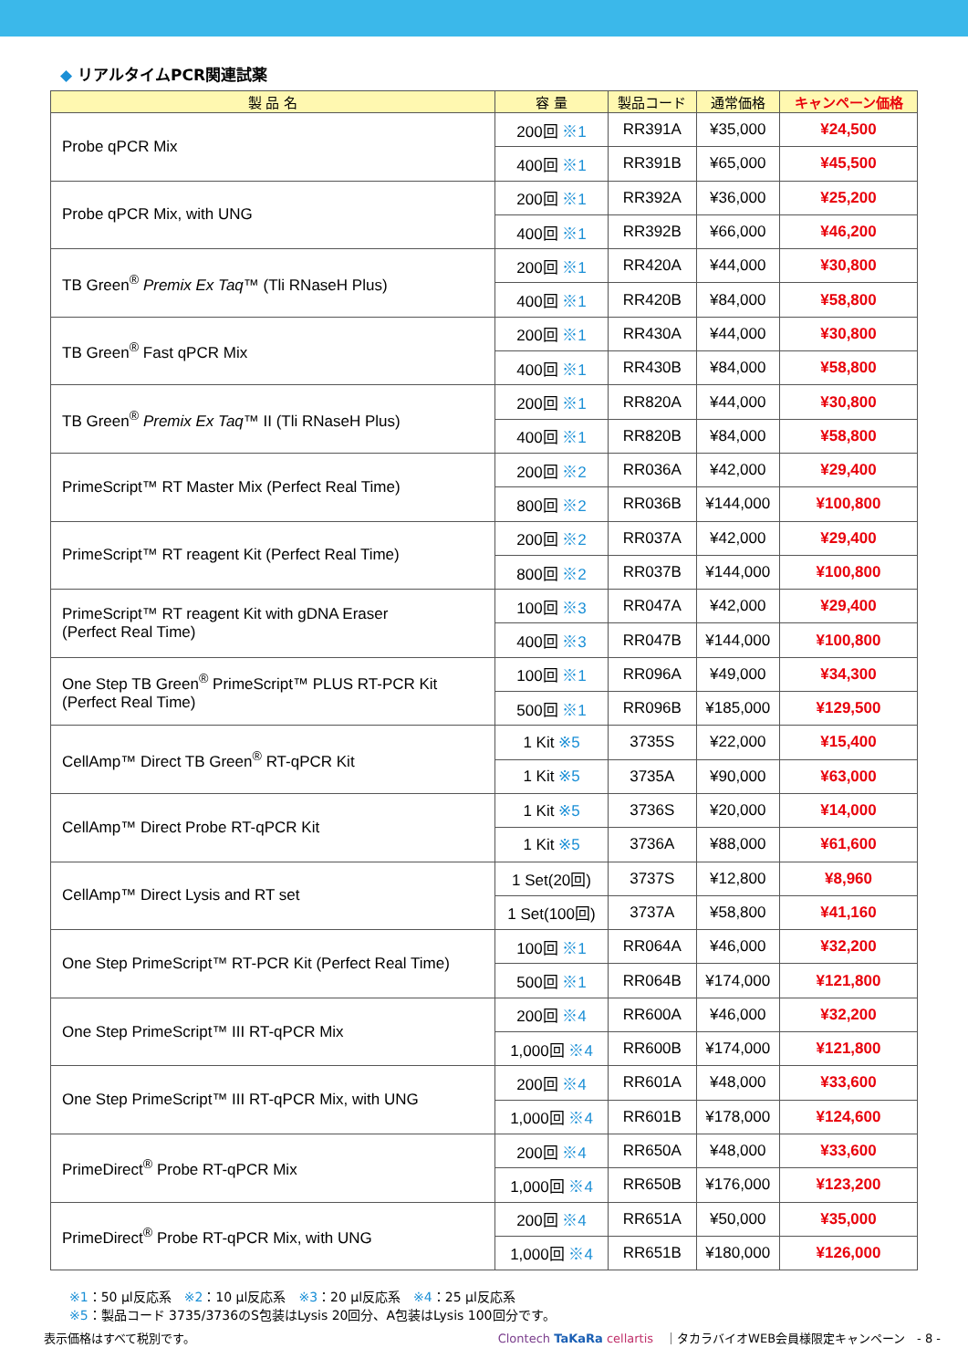◆ リアルタイムPCR関連試薬
| 製 品 名 | 容 量 | 製品コード | 通常価格 | キャンペーン価格 |
| --- | --- | --- | --- | --- |
| Probe qPCR Mix | 200回 ※1 | RR391A | ¥35,000 | ¥24,500 |
| | 400回 ※1 | RR391B | ¥65,000 | ¥45,500 |
| Probe qPCR Mix, with UNG | 200回 ※1 | RR392A | ¥36,000 | ¥25,200 |
| | 400回 ※1 | RR392B | ¥66,000 | ¥46,200 |
| TB Green<sup>®</sup> Premix Ex Taq ™ (Tli RNaseH Plus) | 200回 ※1 | RR420A | ¥44,000 | ¥30,800 |
| | 400回 ※1 | RR420B | ¥84,000 | ¥58,800 |
| TB Green<sup>®</sup> Fast qPCR Mix | 200回 ※1 | RR430A | ¥44,000 | ¥30,800 |
| | 400回 ※1 | RR430B | ¥84,000 | ¥58,800 |
| TB Green<sup>®</sup> Premix Ex Taq ™ II (Tli RNaseH Plus) | 200回 ※1 | RR820A | ¥44,000 | ¥30,800 |
| | 400回 ※1 | RR820B | ¥84,000 | ¥58,800 |
| PrimeScript™ RT Master Mix (Perfect Real Time) | 200回 ※2 | RR036A | ¥42,000 | ¥29,400 |
| | 800回 ※2 | RR036B | ¥144,000 | ¥100,800 |
| PrimeScript™ RT reagent Kit (Perfect Real Time) | 200回 ※2 | RR037A | ¥42,000 | ¥29,400 |
| | 800回 ※2 | RR037B | ¥144,000 | ¥100,800 |
| PrimeScript™ RT reagent Kit with gDNA Eraser (Perfect Real Time) | 100回 ※3 | RR047A | ¥42,000 | ¥29,400 |
| | 400回 ※3 | RR047B | ¥144,000 | ¥100,800 |
| One Step TB Green<sup>®</sup> PrimeScript™ PLUS RT-PCR Kit (Perfect Real Time) | 100回 ※1 | RR096A | ¥49,000 | ¥34,300 |
| | 500回 ※1 | RR096B | ¥185,000 | ¥129,500 |
| CellAmp™ Direct TB Green<sup>®</sup> RT-qPCR Kit | 1 Kit ※5 | 3735S | ¥22,000 | ¥15,400 |
| | 1 Kit ※5 | 3735A | ¥90,000 | ¥63,000 |
| CellAmp™ Direct Probe RT-qPCR Kit | 1 Kit ※5 | 3736S | ¥20,000 | ¥14,000 |
| | 1 Kit ※5 | 3736A | ¥88,000 | ¥61,600 |
| CellAmp™ Direct Lysis and RT set | 1 Set(20回) | 3737S | ¥12,800 | ¥8,960 |
| | 1 Set(100回) | 3737A | ¥58,800 | ¥41,160 |
| One Step PrimeScript™ RT-PCR Kit (Perfect Real Time) | 100回 ※1 | RR064A | ¥46,000 | ¥32,200 |
| | 500回 ※1 | RR064B | ¥174,000 | ¥121,800 |
| One Step PrimeScript™ III RT-qPCR Mix | 200回 ※4 | RR600A | ¥46,000 | ¥32,200 |
| | 1,000回 ※4 | RR600B | ¥174,000 | ¥121,800 |
| One Step PrimeScript™ III RT-qPCR Mix, with UNG | 200回 ※4 | RR601A | ¥48,000 | ¥33,600 |
| | 1,000回 ※4 | RR601B | ¥178,000 | ¥124,600 |
| PrimeDirect<sup>®</sup> Probe RT-qPCR Mix | 200回 ※4 | RR650A | ¥48,000 | ¥33,600 |
| | 1,000回 ※4 | RR650B | ¥176,000 | ¥123,200 |
| PrimeDirect<sup>®</sup> Probe RT-qPCR Mix, with UNG | 200回 ※4 | RR651A | ¥50,000 | ¥35,000 |
| | 1,000回 ※4 | RR651B | ¥180,000 | ¥126,000 |
※1：50 µl反応系　※2：10 µl反応系　※3：20 µl反応系　※4：25 µl反応系
※5：製品コード 3735/3736のS包装はLysis 20回分、A包装はLysis 100回分です。
表示価格はすべて税別です。 Clontech TaKaRa cellartis　｜タカラバイオWEB会員様限定キャンペーン　- 8 -